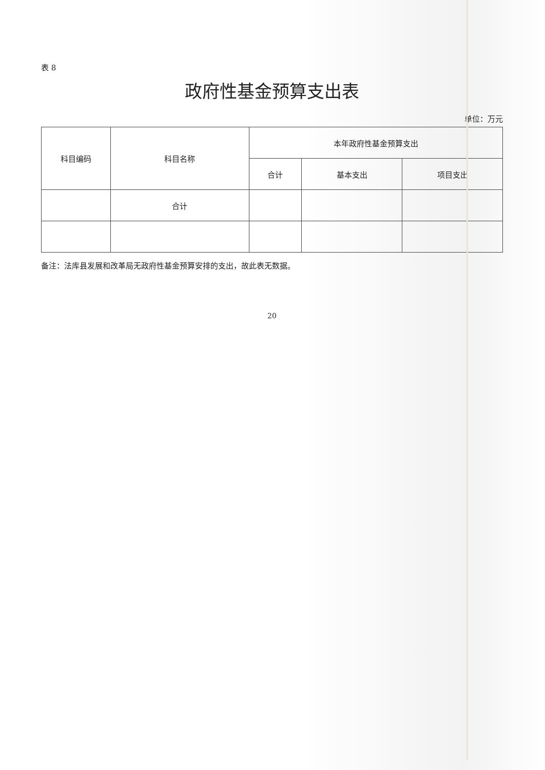表 8
政府性基金预算支出表
单位：万元
| 科目编码 | 科目名称 | 本年政府性基金预算支出 | | |
| --- | --- | --- | --- | --- |
| | | 合计 | 基本支出 | 项目支出 |
| | 合计 | | | |
备注：法库县发展和改革局无政府性基金预算安排的支出，故此表无数据。
20